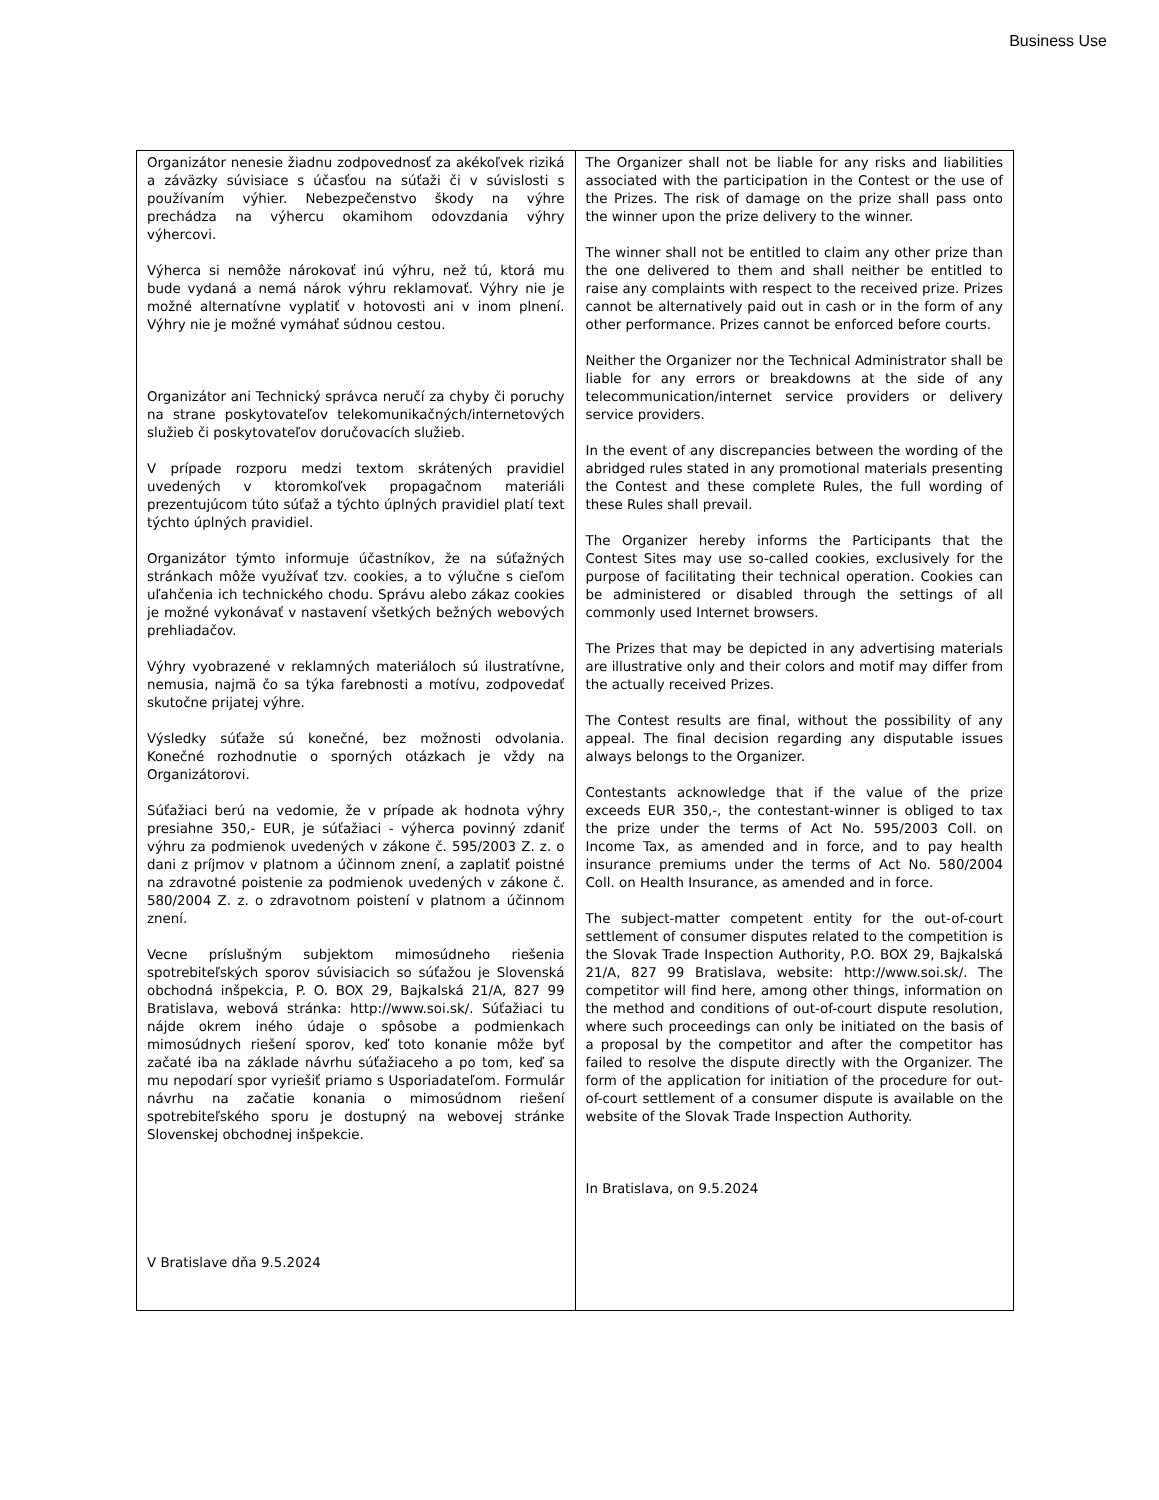Business Use
| Organizátor nenesie žiadnu zodpovednosť za akékoľvek riziká a záväzky súvisiace s účasťou na súťaži či v súvislosti s používaním výhier. Nebezpečenstvo škody na výhre prechádza na výhercu okamihom odovzdania výhry výhercovi. Výherca si nemôže nárokovať inú výhru, než tú, ktorá mu bude vydaná a nemá nárok výhru reklamovať. Výhry nie je možné alternatívne vyplatiť v hotovosti ani v inom plnení. Výhry nie je možné vymáhať súdnou cestou. Organizátor ani Technický správca neručí za chyby či poruchy na strane poskytovateľov telekomunikačných/internetových služieb či poskytovateľov doručovacích služieb. V prípade rozporu medzi textom skrátených pravidiel uvedených v ktoromkoľvek propagačnom materiáli prezentujúcom túto súťaž a týchto úplných pravidiel platí text týchto úplných pravidiel. Organizátor týmto informuje účastníkov, že na súťažných stránkach môže využívať tzv. cookies, a to výlučne s cieľom uľahčenia ich technického chodu. Správu alebo zákaz cookies je možné vykonávať v nastavení všetkých bežných webových prehliadačov. Výhry vyobrazené v reklamných materiáloch sú ilustratívne, nemusia, najmä čo sa týka farebnosti a motívu, zodpovedať skutočne prijatej výhre. Výsledky súťaže sú konečné, bez možnosti odvolania. Konečné rozhodnutie o sporných otázkach je vždy na Organizátorovi. Súťažiaci berú na vedomie, že v prípade ak hodnota výhry presiahne 350,- EUR, je súťažiaci - výherca povinný zdaniť výhru za podmienok uvedených v zákone č. 595/2003 Z. z. o dani z príjmov v platnom a účinnom znení, a zaplatiť poistné na zdravotné poistenie za podmienok uvedených v zákone č. 580/2004 Z. z. o zdravotnom poistení v platnom a účinnom znení. Vecne príslušným subjektom mimosúdneho riešenia spotrebiteľských sporov súvisiacich so súťažou je Slovenská obchodná inšpekcia, P. O. BOX 29, Bajkalská 21/A, 827 99 Bratislava, webová stránka: http://www.soi.sk/. Súťažiaci tu nájde okrem iného údaje o spôsobe a podmienkach mimosúdnych riešení sporov, keď toto konanie môže byť začaté iba na základe návrhu súťažiaceho a po tom, keď sa mu nepodarí spor vyriešiť priamo s Usporiadateľom. Formulár návrhu na začatie konania o mimosúdnom riešení spotrebiteľského sporu je dostupný na webovej stránke Slovenskej obchodnej inšpekcie. V Bratislave dňa 9.5.2024 | The Organizer shall not be liable for any risks and liabilities associated with the participation in the Contest or the use of the Prizes. The risk of damage on the prize shall pass onto the winner upon the prize delivery to the winner. The winner shall not be entitled to claim any other prize than the one delivered to them and shall neither be entitled to raise any complaints with respect to the received prize. Prizes cannot be alternatively paid out in cash or in the form of any other performance. Prizes cannot be enforced before courts. Neither the Organizer nor the Technical Administrator shall be liable for any errors or breakdowns at the side of any telecommunication/internet service providers or delivery service providers. In the event of any discrepancies between the wording of the abridged rules stated in any promotional materials presenting the Contest and these complete Rules, the full wording of these Rules shall prevail. The Organizer hereby informs the Participants that the Contest Sites may use so-called cookies, exclusively for the purpose of facilitating their technical operation. Cookies can be administered or disabled through the settings of all commonly used Internet browsers. The Prizes that may be depicted in any advertising materials are illustrative only and their colors and motif may differ from the actually received Prizes. The Contest results are final, without the possibility of any appeal. The final decision regarding any disputable issues always belongs to the Organizer. Contestants acknowledge that if the value of the prize exceeds EUR 350,-, the contestant-winner is obliged to tax the prize under the terms of Act No. 595/2003 Coll. on Income Tax, as amended and in force, and to pay health insurance premiums under the terms of Act No. 580/2004 Coll. on Health Insurance, as amended and in force. The subject-matter competent entity for the out-of-court settlement of consumer disputes related to the competition is the Slovak Trade Inspection Authority, P.O. BOX 29, Bajkalská 21/A, 827 99 Bratislava, website: http://www.soi.sk/. The competitor will find here, among other things, information on the method and conditions of out-of-court dispute resolution, where such proceedings can only be initiated on the basis of a proposal by the competitor and after the competitor has failed to resolve the dispute directly with the Organizer. The form of the application for initiation of the procedure for out-of-court settlement of a consumer dispute is available on the website of the Slovak Trade Inspection Authority. In Bratislava, on 9.5.2024 |